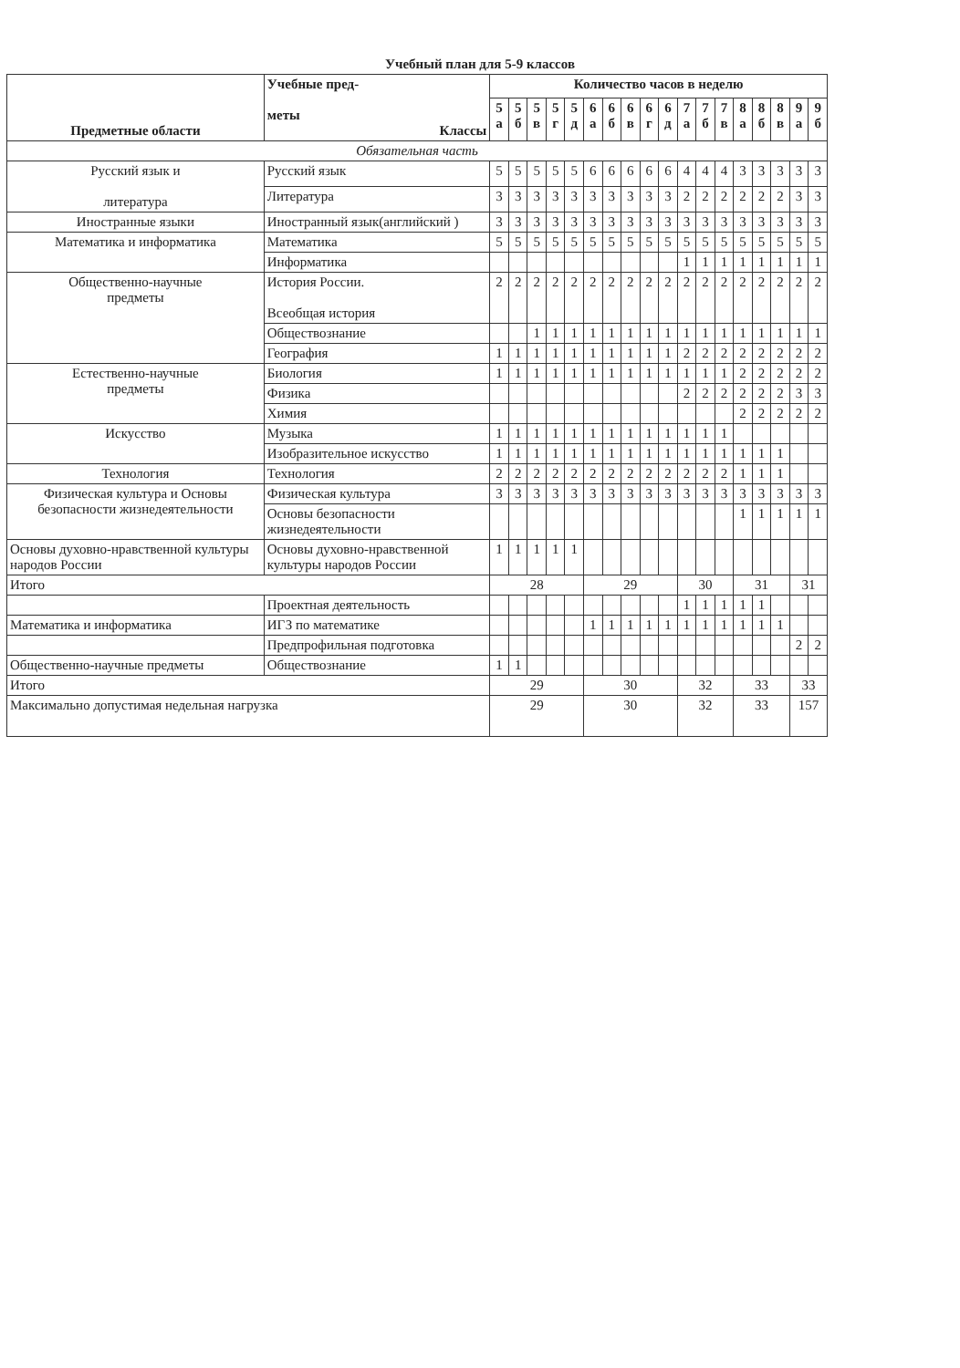Учебный план для 5-9 классов
| Предметные области | Учебные пред- меты Классы | Количество часов в неделю | | | | | | | | | | | | | | | | | |
| --- | --- | --- | --- | --- | --- | --- | --- | --- | --- | --- | --- | --- | --- | --- | --- | --- | --- | --- | --- |
| | | 5 а | 5 б | 5 в | 5 г | 5 д | 6 а | 6 б | 6 в | 6 г | 6 д | 7 а | 7 б | 7 в | 8 а | 8 б | 8 в | 9 а | 9 б |
| Обязательная часть | | | | | | | | | | | | | | | | | | | |
| Русский язык и литература | Русский язык | 5 | 5 | 5 | 5 | 5 | 6 | 6 | 6 | 6 | 6 | 4 | 4 | 4 | 3 | 3 | 3 | 3 | 3 |
| | Литература | 3 | 3 | 3 | 3 | 3 | 3 | 3 | 3 | 3 | 3 | 2 | 2 | 2 | 2 | 2 | 2 | 3 | 3 |
| Иностранные языки | Иностранный язык(английский ) | 3 | 3 | 3 | 3 | 3 | 3 | 3 | 3 | 3 | 3 | 3 | 3 | 3 | 3 | 3 | 3 | 3 | 3 |
| Математика и информатика | Математика | 5 | 5 | 5 | 5 | 5 | 5 | 5 | 5 | 5 | 5 | 5 | 5 | 5 | 5 | 5 | 5 | 5 | 5 |
| | Информатика | | | | | | | | | | | 1 | 1 | 1 | 1 | 1 | 1 | 1 | 1 |
| Общественно-научные предметы | История России. Всеобщая история | 2 | 2 | 2 | 2 | 2 | 2 | 2 | 2 | 2 | 2 | 2 | 2 | 2 | 2 | 2 | 2 | 2 | 2 |
| | Обществознание | | | 1 | 1 | 1 | 1 | 1 | 1 | 1 | 1 | 1 | 1 | 1 | 1 | 1 | 1 | 1 | 1 |
| | География | 1 | 1 | 1 | 1 | 1 | 1 | 1 | 1 | 1 | 1 | 2 | 2 | 2 | 2 | 2 | 2 | 2 | 2 |
| Естественно-научные предметы | Биология | 1 | 1 | 1 | 1 | 1 | 1 | 1 | 1 | 1 | 1 | 1 | 1 | 1 | 2 | 2 | 2 | 2 | 2 |
| | Физика | | | | | | | | | | | 2 | 2 | 2 | 2 | 2 | 2 | 3 | 3 |
| | Химия | | | | | | | | | | | | | | 2 | 2 | 2 | 2 | 2 |
| Искусство | Музыка | 1 | 1 | 1 | 1 | 1 | 1 | 1 | 1 | 1 | 1 | 1 | 1 | 1 | | | | | |
| | Изобразительное искусство | 1 | 1 | 1 | 1 | 1 | 1 | 1 | 1 | 1 | 1 | 1 | 1 | 1 | 1 | 1 | 1 | | |
| Технология | Технология | 2 | 2 | 2 | 2 | 2 | 2 | 2 | 2 | 2 | 2 | 2 | 2 | 2 | 1 | 1 | 1 | | |
| Физическая культура и Основы безопасности жизнедеятельности | Физическая культура | 3 | 3 | 3 | 3 | 3 | 3 | 3 | 3 | 3 | 3 | 3 | 3 | 3 | 3 | 3 | 3 | 3 | 3 |
| | Основы безопасности жизнедеятельности | | | | | | | | | | | | | | 1 | 1 | 1 | 1 | 1 |
| Основы духовно-нравственной культуры народов России | Основы духовно-нравственной культуры народов России | 1 | 1 | 1 | 1 | 1 | | | | | | | | | | | | | |
| Итого | | 28 | | | | | 29 | | | | | 30 | | | 31 | | | 31 | |
| | Проектная деятельность | | | | | | | | | | | 1 | 1 | 1 | 1 | 1 | | | |
| Математика и информатика | ИГЗ по математике | | | | | | 1 | 1 | 1 | 1 | 1 | 1 | 1 | 1 | 1 | 1 | 1 | | |
| | Предпрофильная подготовка | | | | | | | | | | | | | | | | | 2 | 2 |
| Общественно-научные предметы | Обществознание | 1 | 1 | | | | | | | | | | | | | | | | |
| Итого | | 29 | | | | | 30 | | | | | 32 | | | 33 | | | 33 | |
| Максимально допустимая недельная нагрузка | | 29 | | | | | 30 | | | | | 32 | | | 33 | | | 157 | |